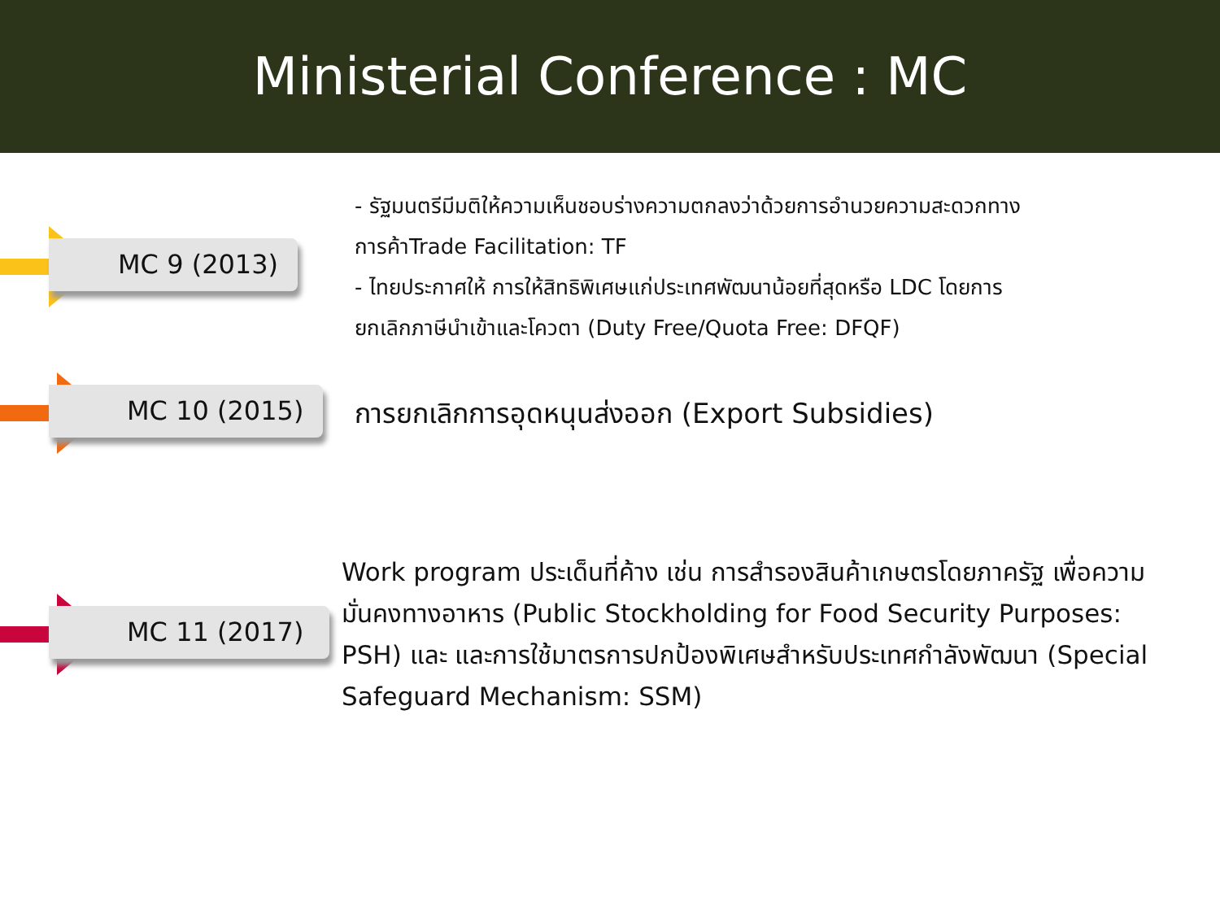Ministerial Conference : MC
MC 9 (2013)
- รัฐมนตรีมีมติให้ความเห็นชอบร่างความตกลงว่าด้วยการอำนวยความสะดวกทาง
การค้าTrade Facilitation: TF
- ไทยประกาศให้ การให้สิทธิพิเศษแก่ประเทศพัฒนาน้อยที่สุดหรือ LDC โดยการ
ยกเลิกภาษีนำเข้าและโควตา (Duty Free/Quota Free: DFQF)
MC 10 (2015)
การยกเลิกการอุดหนุนส่งออก (Export Subsidies)
MC 11 (2017)
Work program ประเด็นที่ค้าง เช่น การสำรองสินค้าเกษตรโดยภาครัฐ เพื่อความมั่นคงทางอาหาร (Public Stockholding for Food Security Purposes: PSH) และ และการใช้มาตรการปกป้องพิเศษสำหรับประเทศกำลังพัฒนา (Special Safeguard Mechanism: SSM)